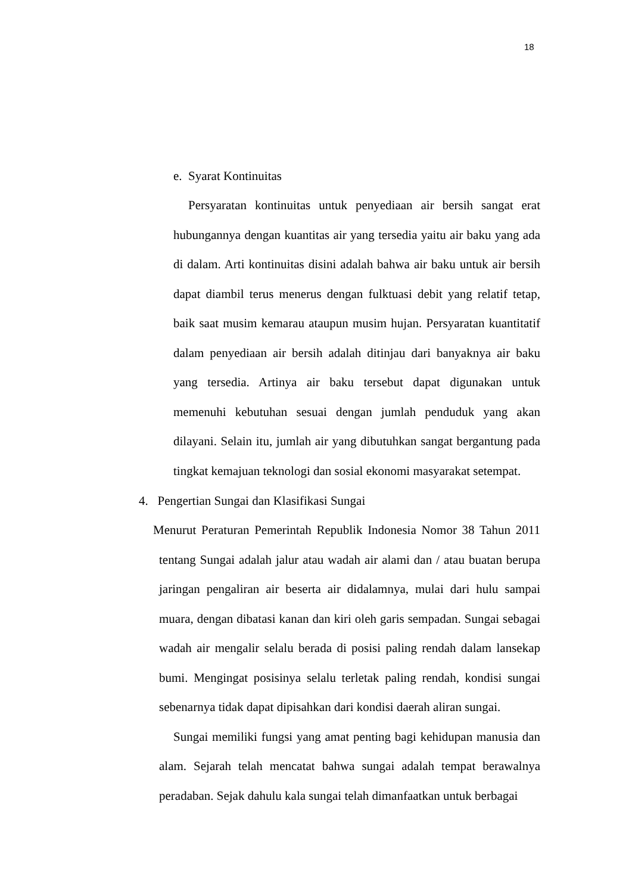18
e. Syarat Kontinuitas
Persyaratan kontinuitas untuk penyediaan air bersih sangat erat hubungannya dengan kuantitas air yang tersedia yaitu air baku yang ada di dalam. Arti kontinuitas disini adalah bahwa air baku untuk air bersih dapat diambil terus menerus dengan fulktuasi debit yang relatif tetap, baik saat musim kemarau ataupun musim hujan. Persyaratan kuantitatif dalam penyediaan air bersih adalah ditinjau dari banyaknya air baku yang tersedia. Artinya air baku tersebut dapat digunakan untuk memenuhi kebutuhan sesuai dengan jumlah penduduk yang akan dilayani. Selain itu, jumlah air yang dibutuhkan sangat bergantung pada tingkat kemajuan teknologi dan sosial ekonomi masyarakat setempat.
4. Pengertian Sungai dan Klasifikasi Sungai
Menurut Peraturan Pemerintah Republik Indonesia Nomor 38 Tahun 2011 tentang Sungai adalah jalur atau wadah air alami dan / atau buatan berupa jaringan pengaliran air beserta air didalamnya, mulai dari hulu sampai muara, dengan dibatasi kanan dan kiri oleh garis sempadan. Sungai sebagai wadah air mengalir selalu berada di posisi paling rendah dalam lansekap bumi. Mengingat posisinya selalu terletak paling rendah, kondisi sungai sebenarnya tidak dapat dipisahkan dari kondisi daerah aliran sungai.
Sungai memiliki fungsi yang amat penting bagi kehidupan manusia dan alam. Sejarah telah mencatat bahwa sungai adalah tempat berawalnya peradaban. Sejak dahulu kala sungai telah dimanfaatkan untuk berbagai